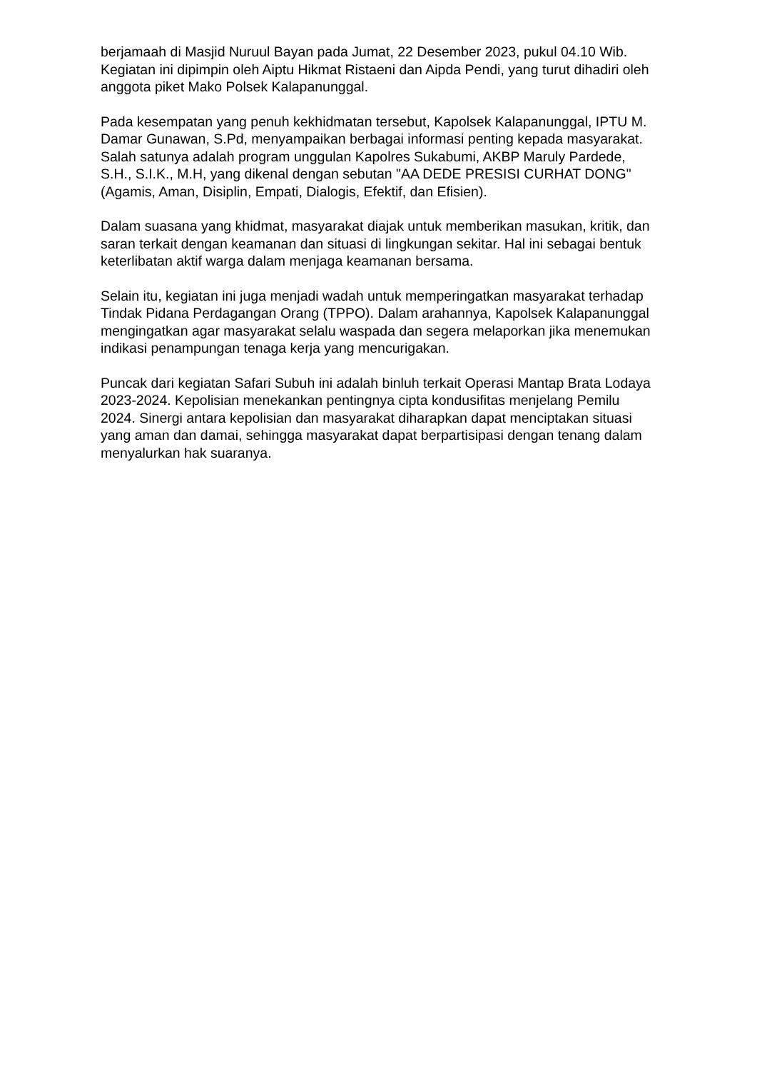berjamaah di Masjid Nuruul Bayan pada Jumat, 22 Desember 2023, pukul 04.10 Wib. Kegiatan ini dipimpin oleh Aiptu Hikmat Ristaeni dan Aipda Pendi, yang turut dihadiri oleh anggota piket Mako Polsek Kalapanunggal.
Pada kesempatan yang penuh kekhidmatan tersebut, Kapolsek Kalapanunggal, IPTU M. Damar Gunawan, S.Pd, menyampaikan berbagai informasi penting kepada masyarakat. Salah satunya adalah program unggulan Kapolres Sukabumi, AKBP Maruly Pardede, S.H., S.I.K., M.H, yang dikenal dengan sebutan "AA DEDE PRESISI CURHAT DONG" (Agamis, Aman, Disiplin, Empati, Dialogis, Efektif, dan Efisien).
Dalam suasana yang khidmat, masyarakat diajak untuk memberikan masukan, kritik, dan saran terkait dengan keamanan dan situasi di lingkungan sekitar. Hal ini sebagai bentuk keterlibatan aktif warga dalam menjaga keamanan bersama.
Selain itu, kegiatan ini juga menjadi wadah untuk memperingatkan masyarakat terhadap Tindak Pidana Perdagangan Orang (TPPO). Dalam arahannya, Kapolsek Kalapanunggal mengingatkan agar masyarakat selalu waspada dan segera melaporkan jika menemukan indikasi penampungan tenaga kerja yang mencurigakan.
Puncak dari kegiatan Safari Subuh ini adalah binluh terkait Operasi Mantap Brata Lodaya 2023-2024. Kepolisian menekankan pentingnya cipta kondusifitas menjelang Pemilu 2024. Sinergi antara kepolisian dan masyarakat diharapkan dapat menciptakan situasi yang aman dan damai, sehingga masyarakat dapat berpartisipasi dengan tenang dalam menyalurkan hak suaranya.